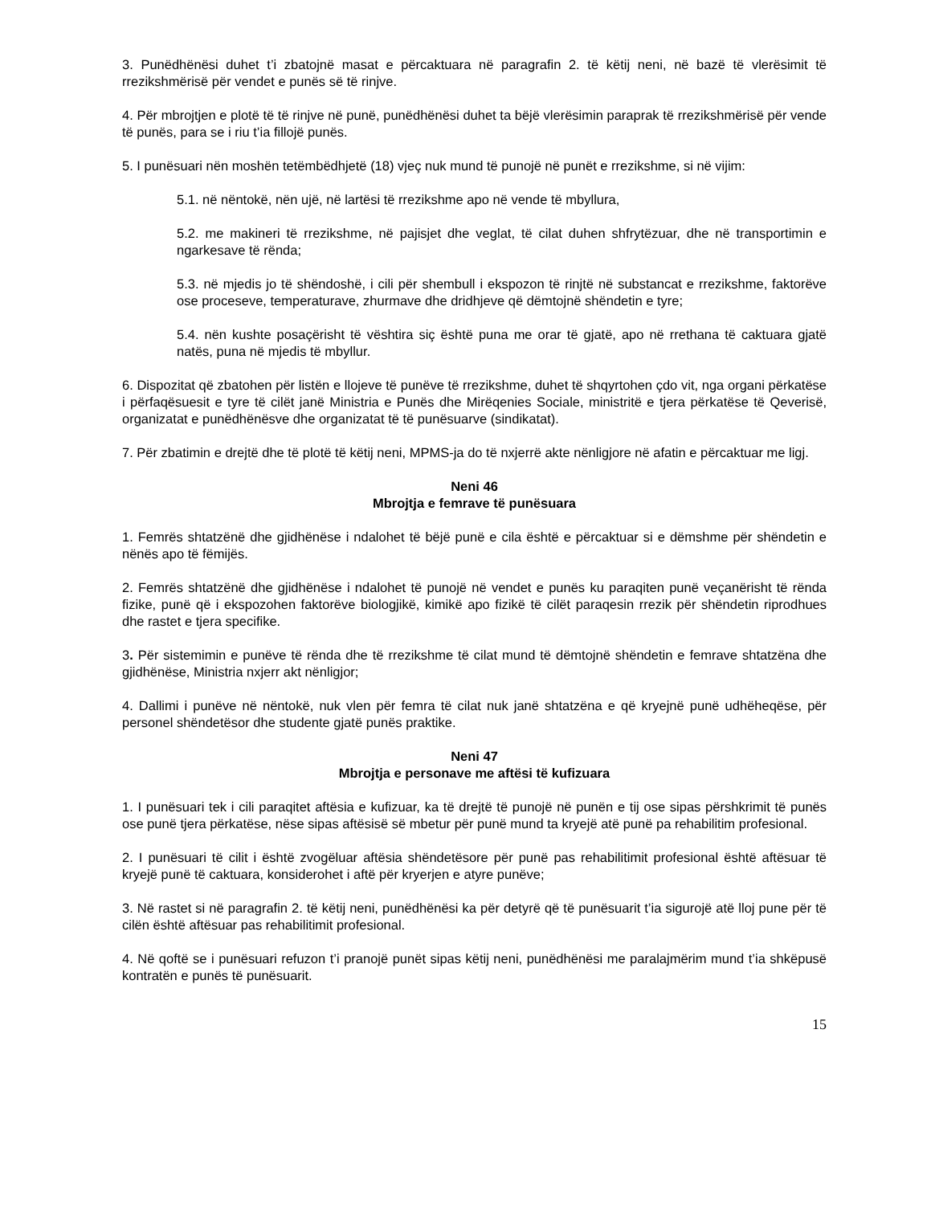3. Punëdhënësi duhet t’i zbatojnë masat e përcaktuara në paragrafin 2. të këtij neni, në bazë të vlerësimit të rrezikshmërisë për vendet e punës së të rinjve.
4. Për mbrojtjen e plotë të të rinjve në punë, punëdhënësi duhet ta bëjë vlerësimin paraprak të rrezikshmërisë për vende të punës, para se i riu t’ia fillojë punës.
5. I punësuari nën moshën tetëmbëdhjetë (18) vjeç nuk mund të punojë në punët e rrezikshme, si në vijim:
5.1. në nëntokë, nën ujë, në lartësi të rrezikshme apo në vende të mbyllura,
5.2. me makineri të rrezikshme, në pajisjet dhe veglat, të cilat duhen shfrytëzuar, dhe në transportimin e ngarkesave të rënda;
5.3. në mjedis jo të shëndoshë, i cili për shembull i ekspozon të rinjtë në substancat e rrezikshme, faktorëve ose proceseve, temperaturave, zhurmave dhe dridhjeve që dëmtojnë shëndetin e tyre;
5.4. nën kushte posaçërisht të vështira siç është puna me orar të gjatë, apo në rrethana të caktuara gjatë natës, puna në mjedis të mbyllur.
6. Dispozitat që zbatohen për listën e llojeve të punëve të rrezikshme, duhet të shqyrtohen çdo vit, nga organi përkatëse i përfaqësuesit e tyre të cilët janë Ministria e Punës dhe Mirëqenies Sociale, ministritë e tjera përkatëse të Qeverisë, organizatat e punëdhënësve dhe organizatat të të punësuarve (sindikatat).
7. Për zbatimin e drejtë dhe të plotë të këtij neni, MPMS-ja do të nxjerrë akte nënligjore në afatin e përcaktuar me ligj.
Neni 46
Mbrojtja e femrave të punësuara
1. Femrës shtatzënë dhe gjidhënëse i ndalohet të bëjë punë e cila është e përcaktuar si e dëmshme për shëndetin e nënës apo të fëmijës.
2. Femrës shtatzënë dhe gjidhënëse i ndalohet të punojë në vendet e punës ku paraqiten punë veçanërisht të rënda fizike, punë që i ekspozohen faktorëve biologjikë, kimikë apo fizikë të cilët paraqesin rrezik për shëndetin riprodhues dhe rastet e tjera specifike.
3. Për sistemimin e punëve të rënda dhe të rrezikshme të cilat mund të dëmtojnë shëndetin e femrave shtatzëna dhe gjidhënëse, Ministria nxjerr akt nënligjor;
4. Dallimi i punëve në nëntokë, nuk vlen për femra të cilat nuk janë shtatzëna e që kryejnë punë udhëheqëse, për personel shëndetësor dhe studente gjatë punës praktike.
Neni 47
Mbrojtja e personave me aftësi të kufizuara
1. I punësuari tek i cili paraqitet aftësia e kufizuar, ka të drejtë të punojë në punën e tij ose sipas përshkrimit të punës ose punë tjera përkatëse, nëse sipas aftësisë së mbetur për punë mund ta kryejë atë punë pa rehabilitim profesional.
2. I punësuari të cilit i është zvogëluar aftësia shëndetësore për punë pas rehabilitimit profesional është aftësuar të kryejë punë të caktuara, konsiderohet i aftë për kryerjen e atyre punëve;
3. Në rastet si në paragrafin 2. të këtij neni, punëdhënësi ka për detyrë që të punësuarit t’ia sigurojë atë lloj pune për të cilën është aftësuar pas rehabilitimit profesional.
4. Në qoftë se i punësuari refuzon t’i pranojë punët sipas këtij neni, punëdhënësi me paralajmërim mund t’ia shkëpusë kontratën e punës të punësuarit.
15